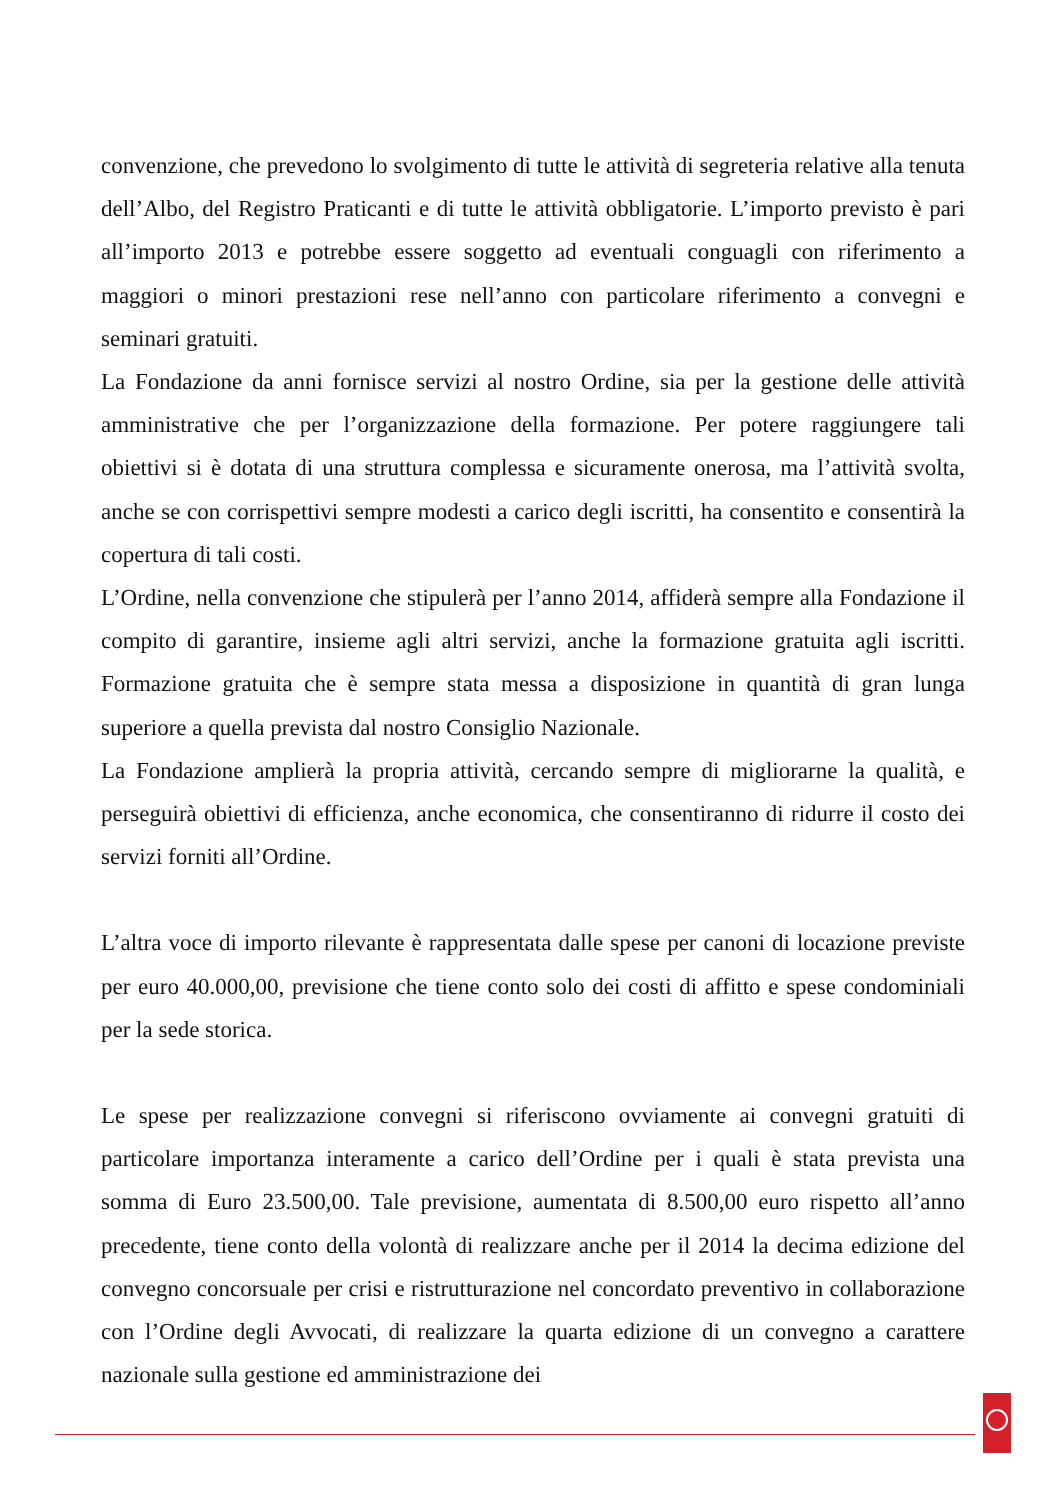convenzione, che prevedono lo svolgimento di tutte le attività di segreteria relative alla tenuta dell’Albo, del Registro Praticanti e di tutte le attività obbligatorie. L’importo previsto è pari all’importo 2013 e potrebbe essere soggetto ad eventuali conguagli con riferimento a maggiori o minori prestazioni rese nell’anno con particolare riferimento a convegni e seminari gratuiti.
La Fondazione da anni fornisce servizi al nostro Ordine, sia per la gestione delle attività amministrative che per l’organizzazione della formazione. Per potere raggiungere tali obiettivi si è dotata di una struttura complessa e sicuramente onerosa, ma l’attività svolta, anche se con corrispettivi sempre modesti a carico degli iscritti, ha consentito e consentirà la copertura di tali costi.
L’Ordine, nella convenzione che stipulerà per l’anno 2014, affiderà sempre alla Fondazione il compito di garantire, insieme agli altri servizi, anche la formazione gratuita agli iscritti. Formazione gratuita che è sempre stata messa a disposizione in quantità di gran lunga superiore a quella prevista dal nostro Consiglio Nazionale.
La Fondazione amplierà la propria attività, cercando sempre di migliorarne la qualità, e perseguirà obiettivi di efficienza, anche economica, che consentiranno di ridurre il costo dei servizi forniti all’Ordine.
L’altra voce di importo rilevante è rappresentata dalle spese per canoni di locazione previste per euro 40.000,00, previsione che tiene conto solo dei costi di affitto e spese condominiali per la sede storica.
Le spese per realizzazione convegni si riferiscono ovviamente ai convegni gratuiti di particolare importanza interamente a carico dell’Ordine per i quali è stata prevista una somma di Euro 23.500,00. Tale previsione, aumentata di 8.500,00 euro rispetto all’anno precedente, tiene conto della volontà di realizzare anche per il 2014 la decima edizione del convegno concorsuale per crisi e ristrutturazione nel concordato preventivo in collaborazione con l’Ordine degli Avvocati, di realizzare la quarta edizione di un convegno a carattere nazionale sulla gestione ed amministrazione dei